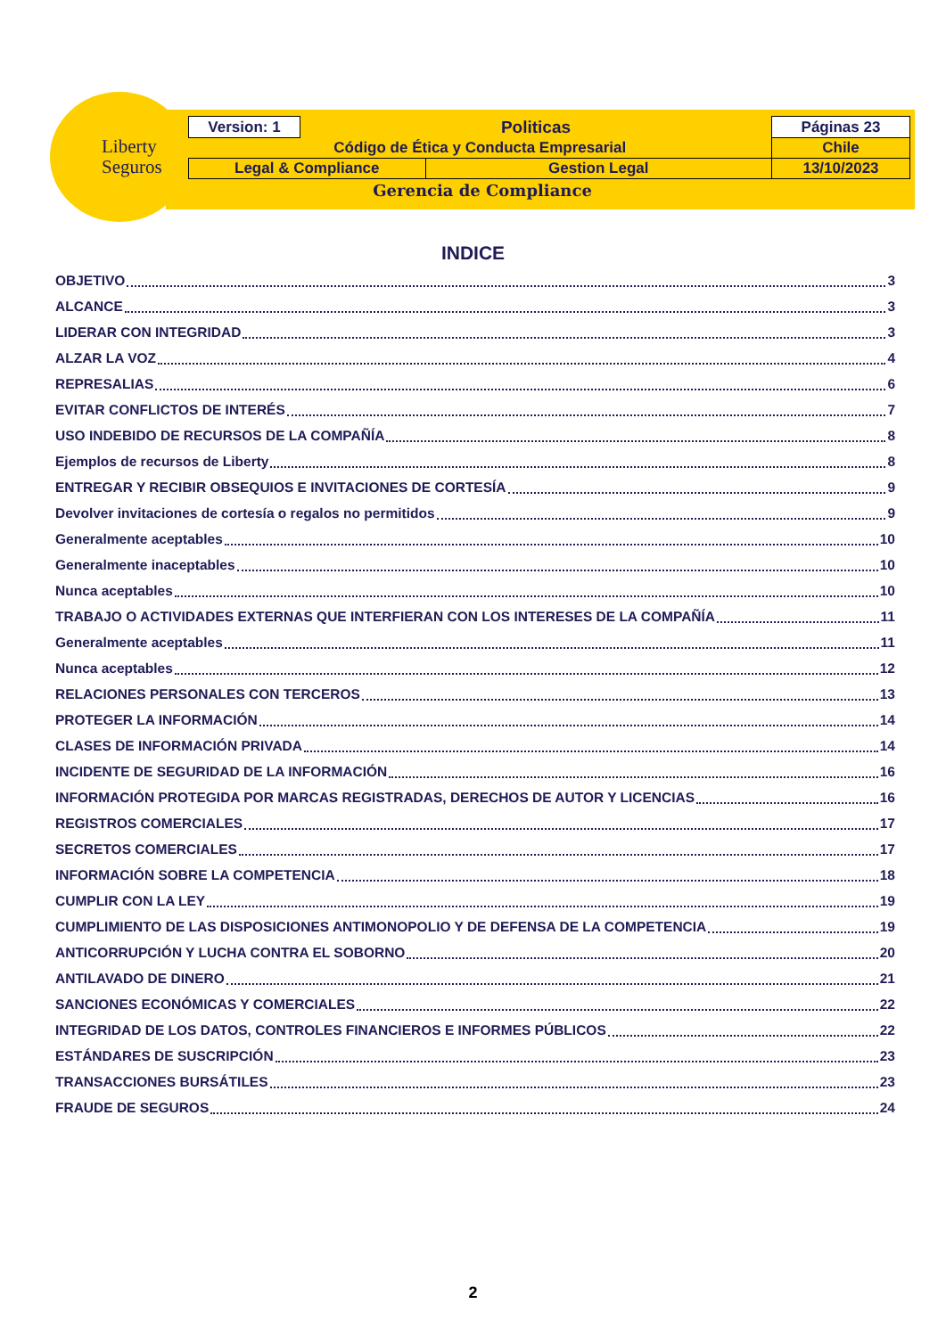Liberty
Seguros
| Version: 1 | Politicas | | Páginas 23 |
| Código de Ética y Conducta Empresarial | | | Chile |
| Legal & Compliance | | Gestion Legal | 13/10/2023 |
Gerencia de Compliance
INDICE
OBJETIVO 3
ALCANCE 3
LIDERAR CON INTEGRIDAD 3
ALZAR LA VOZ 4
REPRESALIAS 6
EVITAR CONFLICTOS DE INTERÉS 7
USO INDEBIDO DE RECURSOS DE LA COMPAÑÍA 8
Ejemplos de recursos de Liberty 8
ENTREGAR Y RECIBIR OBSEQUIOS E INVITACIONES DE CORTESÍA 9
Devolver invitaciones de cortesía o regalos no permitidos 9
Generalmente aceptables 10
Generalmente inaceptables 10
Nunca aceptables 10
TRABAJO O ACTIVIDADES EXTERNAS QUE INTERFIERAN CON LOS INTERESES DE LA COMPAÑÍA 11
Generalmente aceptables 11
Nunca aceptables 12
RELACIONES PERSONALES CON TERCEROS 13
PROTEGER LA INFORMACIÓN 14
CLASES DE INFORMACIÓN PRIVADA 14
INCIDENTE DE SEGURIDAD DE LA INFORMACIÓN 16
INFORMACIÓN PROTEGIDA POR MARCAS REGISTRADAS, DERECHOS DE AUTOR Y LICENCIAS 16
REGISTROS COMERCIALES 17
SECRETOS COMERCIALES 17
INFORMACIÓN SOBRE LA COMPETENCIA 18
CUMPLIR CON LA LEY 19
CUMPLIMIENTO DE LAS DISPOSICIONES ANTIMONOPOLIO Y DE DEFENSA DE LA COMPETENCIA 19
ANTICORRUPCIÓN Y LUCHA CONTRA EL SOBORNO 20
ANTILAVADO DE DINERO 21
SANCIONES ECONÓMICAS Y COMERCIALES 22
INTEGRIDAD DE LOS DATOS, CONTROLES FINANCIEROS E INFORMES PÚBLICOS 22
ESTÁNDARES DE SUSCRIPCIÓN 23
TRANSACCIONES BURSÁTILES 23
FRAUDE DE SEGUROS 24
2